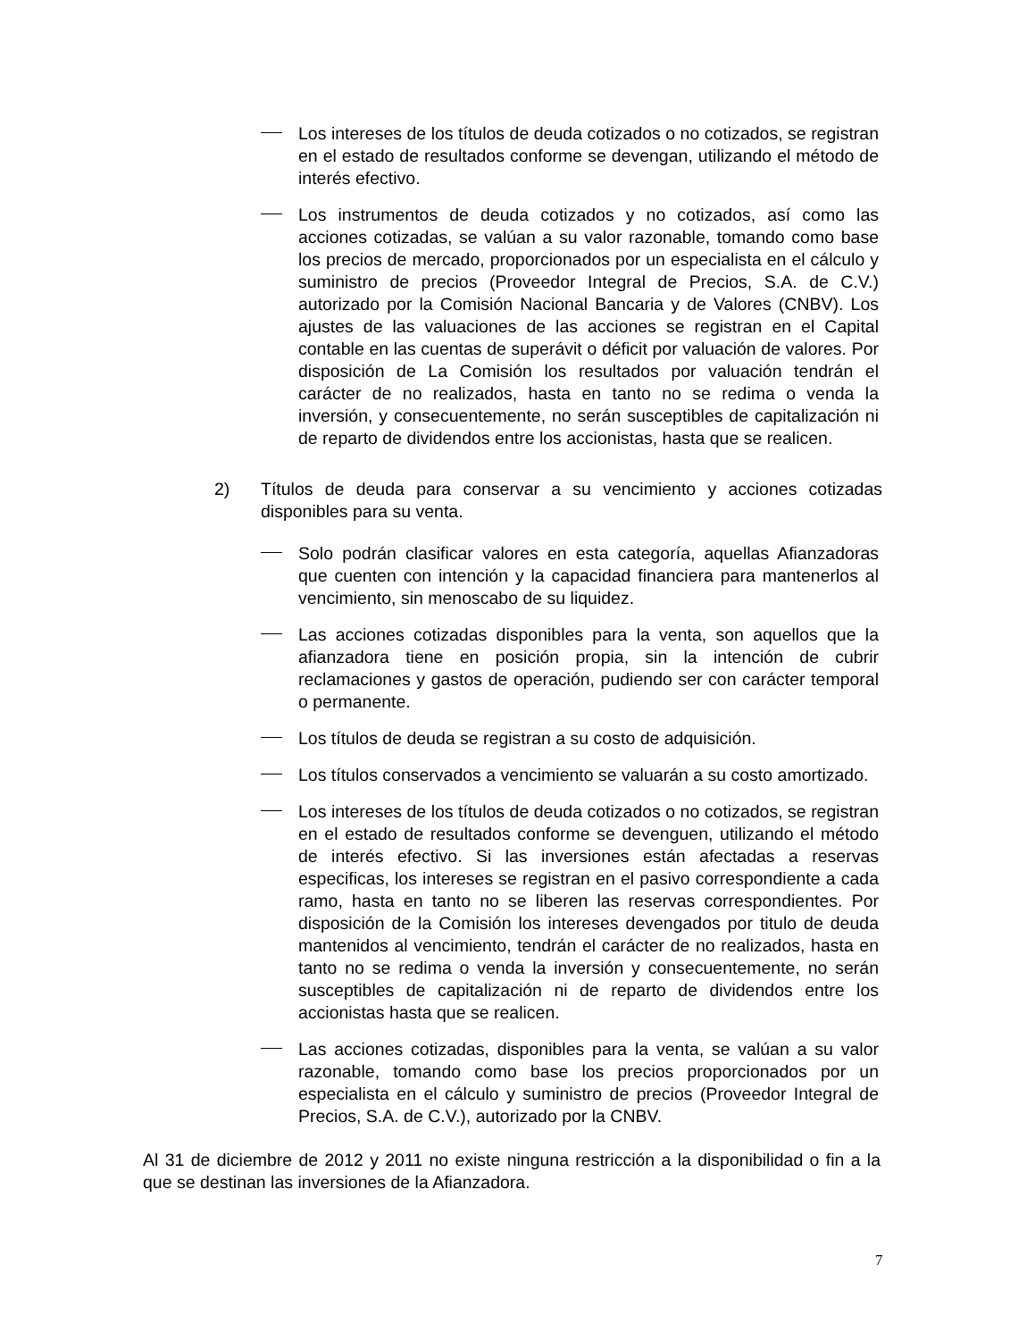Los intereses de los títulos de deuda cotizados o no cotizados, se registran en el estado de resultados conforme se devengan, utilizando el método de interés efectivo.
Los instrumentos de deuda cotizados y no cotizados, así como las acciones cotizadas, se valúan a su valor razonable, tomando como base los precios de mercado, proporcionados por un especialista en el cálculo y suministro de precios (Proveedor Integral de Precios, S.A. de C.V.) autorizado por la Comisión Nacional Bancaria y de Valores (CNBV). Los ajustes de las valuaciones de las acciones se registran en el Capital contable en las cuentas de superávit o déficit por valuación de valores. Por disposición de La Comisión los resultados por valuación tendrán el carácter de no realizados, hasta en tanto no se redima o venda la inversión, y consecuentemente, no serán susceptibles de capitalización ni de reparto de dividendos entre los accionistas, hasta que se realicen.
2) Títulos de deuda para conservar a su vencimiento y acciones cotizadas disponibles para su venta.
Solo podrán clasificar valores en esta categoría, aquellas Afianzadoras que cuenten con intención y la capacidad financiera para mantenerlos al vencimiento, sin menoscabo de su liquidez.
Las acciones cotizadas disponibles para la venta, son aquellos que la afianzadora tiene en posición propia, sin la intención de cubrir reclamaciones y gastos de operación, pudiendo ser con carácter temporal o permanente.
Los títulos de deuda se registran a su costo de adquisición.
Los títulos conservados a vencimiento se valuarán a su costo amortizado.
Los intereses de los títulos de deuda cotizados o no cotizados, se registran en el estado de resultados conforme se devenguen, utilizando el método de interés efectivo. Si las inversiones están afectadas a reservas especificas, los intereses se registran en el pasivo correspondiente a cada ramo, hasta en tanto no se liberen las reservas correspondientes. Por disposición de la Comisión los intereses devengados por titulo de deuda mantenidos al vencimiento, tendrán el carácter de no realizados, hasta en tanto no se redima o venda la inversión y consecuentemente, no serán susceptibles de capitalización ni de reparto de dividendos entre los accionistas hasta que se realicen.
Las acciones cotizadas, disponibles para la venta, se valúan a su valor razonable, tomando como base los precios proporcionados por un especialista en el cálculo y suministro de precios (Proveedor Integral de Precios, S.A. de C.V.), autorizado por la CNBV.
Al 31 de diciembre de 2012 y 2011 no existe ninguna restricción a la disponibilidad o fin a la que se destinan las inversiones de la Afianzadora.
7